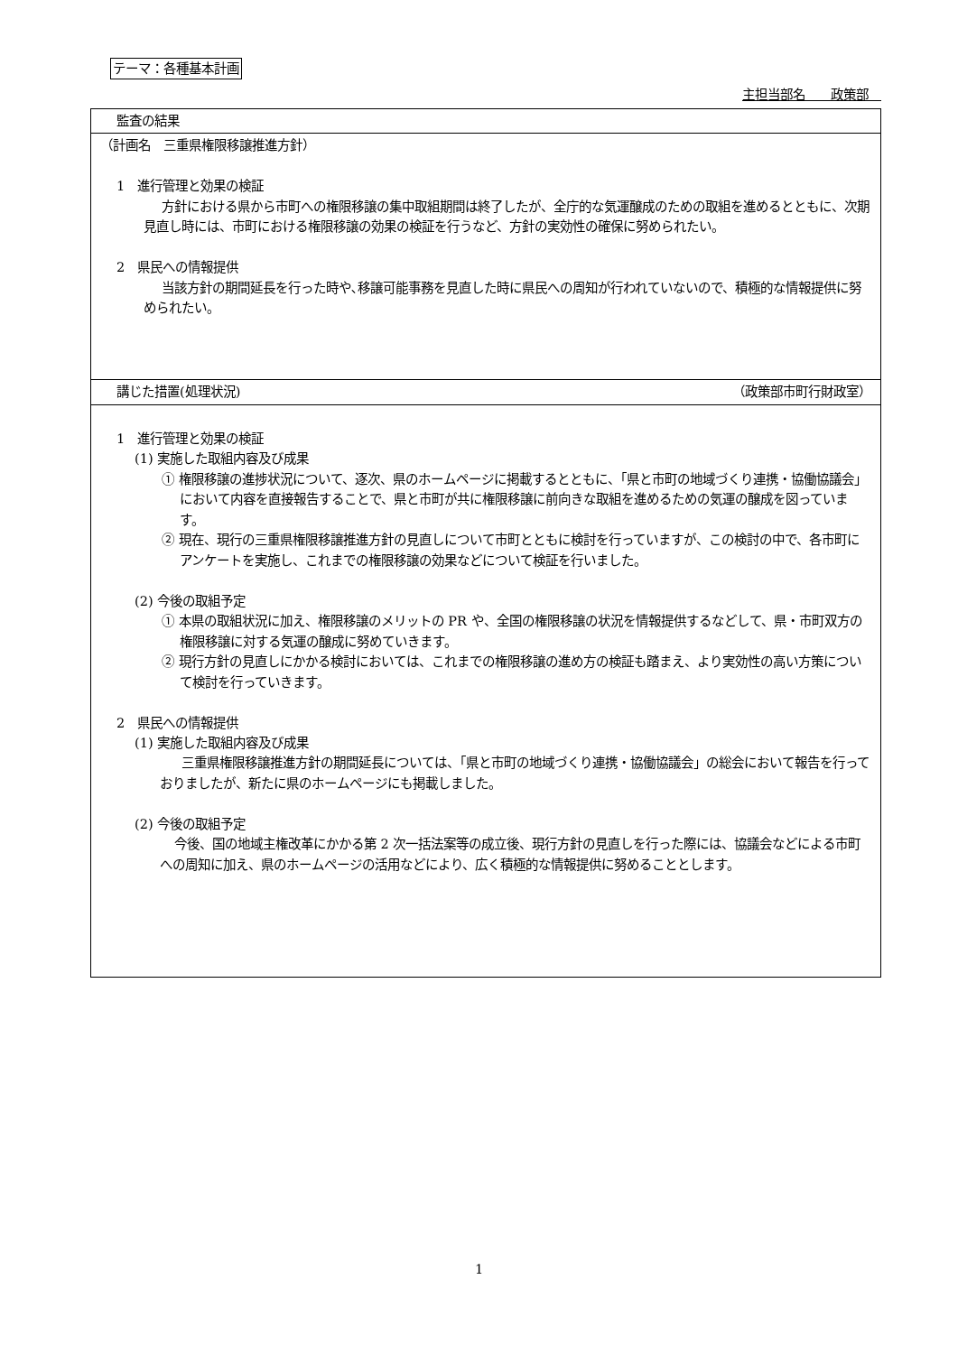テーマ：各種基本計画
主担当部名　　政策部　
| 監査の結果 |
| （計画名 三重県権限移譲推進方針） 1 進行管理と効果の検証 方針における県から市町への権限移譲の集中取組期間は終了したが、全庁的な気運醸成のための取組を進めるとともに、次期見直し時には、市町における権限移譲の効果の検証を行うなど、方針の実効性の確保に努められたい。 2 県民への情報提供 当該方針の期間延長を行った時や､移譲可能事務を見直した時に県民への周知が行われていないので、積極的な情報提供に努められたい。 |
| 講じた措置(処理状況) （政策部市町行財政室） |
| 1 進行管理と効果の検証 (1) 実施した取組内容及び成果 ① 権限移譲の進捗状況について、逐次、県のホームページに掲載するとともに、「県と市町の地域づくり連携・協働協議会」において内容を直接報告することで、県と市町が共に権限移譲に前向きな取組を進めるための気運の醸成を図っています。 ② 現在、現行の三重県権限移譲推進方針の見直しについて市町とともに検討を行っていますが、この検討の中で、各市町にアンケートを実施し、これまでの権限移譲の効果などについて検証を行いました。 (2) 今後の取組予定 ① 本県の取組状況に加え、権限移譲のメリットの PR や、全国の権限移譲の状況を情報提供するなどして、県・市町双方の権限移譲に対する気運の醸成に努めていきます。 ② 現行方針の見直しにかかる検討においては、これまでの権限移譲の進め方の検証も踏まえ、より実効性の高い方策について検討を行っていきます。 2 県民への情報提供 (1) 実施した取組内容及び成果 三重県権限移譲推進方針の期間延長については、「県と市町の地域づくり連携・協働協議会」の総会において報告を行っておりましたが、新たに県のホームページにも掲載しました。 (2) 今後の取組予定 今後、国の地域主権改革にかかる第 2 次一括法案等の成立後、現行方針の見直しを行った際には、協議会などによる市町への周知に加え、県のホームページの活用などにより、広く積極的な情報提供に努めることとします。 |
1